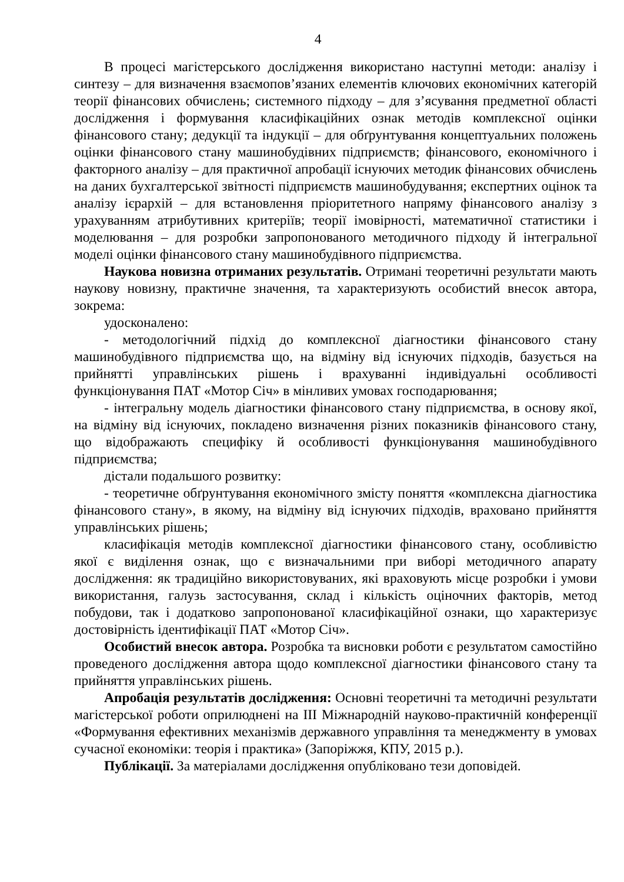4
В процесі магістерського дослідження використано наступні методи: аналізу і синтезу – для визначення взаємопов’язаних елементів ключових економічних категорій теорії фінансових обчислень; системного підходу – для з’ясування предметної області дослідження і формування класифікаційних ознак методів комплексної оцінки фінансового стану; дедукції та індукції – для обґрунтування концептуальних положень оцінки фінансового стану машинобудівних підприємств; фінансового, економічного і факторного аналізу – для практичної апробації існуючих методик фінансових обчислень на даних бухгалтерської звітності підприємств машинобудування; експертних оцінок та аналізу ієрархій – для встановлення пріоритетного напряму фінансового аналізу з урахуванням атрибутивних критеріїв; теорії імовірності, математичної статистики і моделювання – для розробки запропонованого методичного підходу й інтегральної моделі оцінки фінансового стану машинобудівного підприємства.
Наукова новизна отриманих результатів. Отримані теоретичні результати мають наукову новизну, практичне значення, та характеризують особистий внесок автора, зокрема:
удосконалено:
- методологічний підхід до комплексної діагностики фінансового стану машинобудівного підприємства що, на відміну від існуючих підходів, базується на прийнятті управлінських рішень і врахуванні індивідуальні особливості функціонування ПАТ «Мотор Січ» в мінливих умовах господарювання;
- інтегральну модель діагностики фінансового стану підприємства, в основу якої, на відміну від існуючих, покладено визначення різних показників фінансового стану, що відображають специфіку й особливості функціонування машинобудівного підприємства;
дістали подальшого розвитку:
- теоретичне обґрунтування економічного змісту поняття «комплексна діагностика фінансового стану», в якому, на відміну від існуючих підходів, враховано прийняття управлінських рішень;
класифікація методів комплексної діагностики фінансового стану, особливістю якої є виділення ознак, що є визначальними при виборі методичного апарату дослідження: як традиційно використовуваних, які враховують місце розробки і умови використання, галузь застосування, склад і кількість оціночних факторів, метод побудови, так і додатково запропонованої класифікаційної ознаки, що характеризує достовірність ідентифікації ПАТ «Мотор Січ».
Особистий внесок автора. Розробка та висновки роботи є результатом самостійно проведеного дослідження автора щодо комплексної діагностики фінансового стану та прийняття управлінських рішень.
Апробація результатів дослідження: Основні теоретичні та методичні результати магістерської роботи оприлюднені на ІІІ Міжнародній науково-практичній конференції «Формування ефективних механізмів державного управління та менеджменту в умовах сучасної економіки: теорія і практика» (Запоріжжя, КПУ, 2015 р.).
Публікації. За матеріалами дослідження опубліковано тези доповідей.